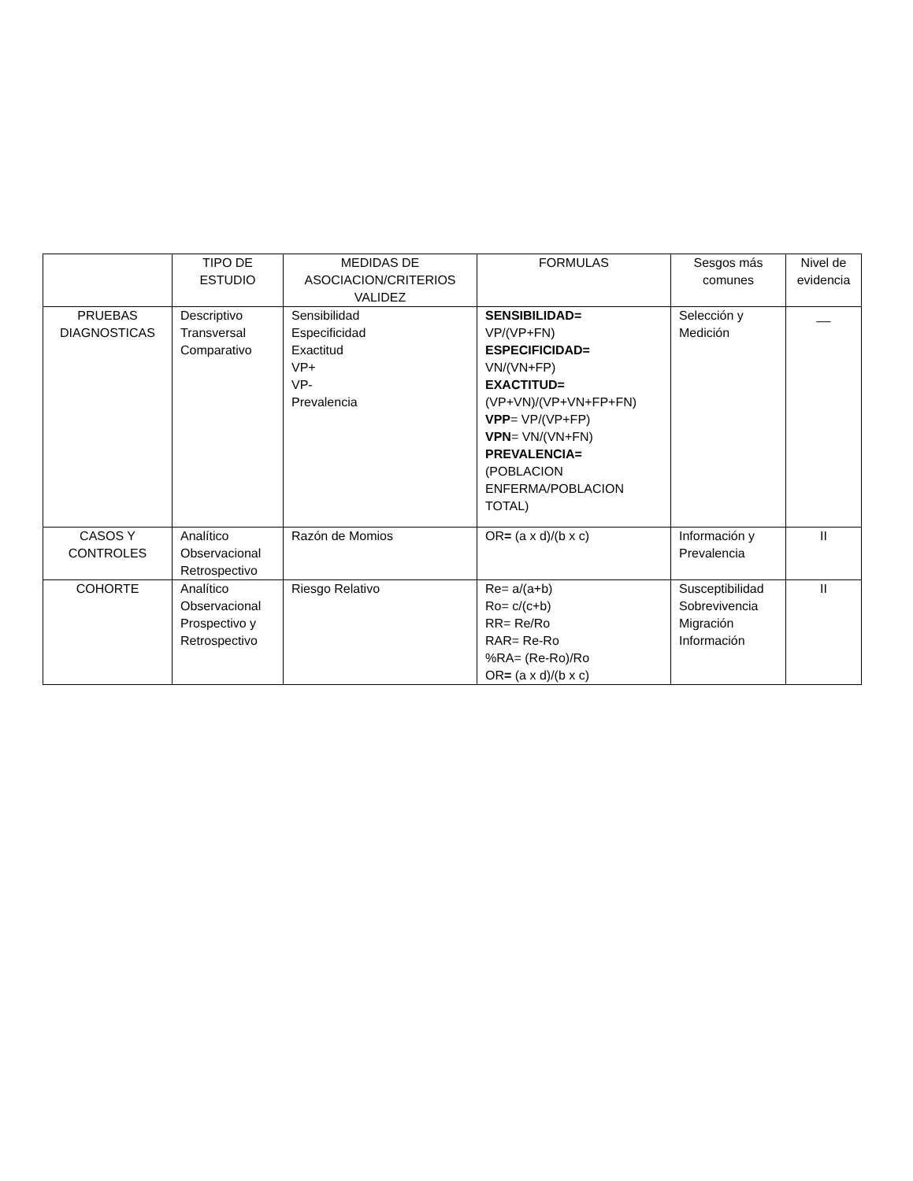| | TIPO DE ESTUDIO | MEDIDAS DE ASOCIACION/CRITERIOS VALIDEZ | FORMULAS | Sesgos más comunes | Nivel de evidencia |
| PRUEBAS DIAGNOSTICAS | Descriptivo Transversal Comparativo | Sensibilidad Especificidad Exactitud VP+ VP- Prevalencia | SENSIBILIDAD= VP/(VP+FN) ESPECIFICIDAD= VN/(VN+FP) EXACTITUD= (VP+VN)/(VP+VN+FP+FN) VPP = VP/(VP+FP) VPN = VN/(VN+FN) PREVALENCIA= (POBLACION ENFERMA/POBLACION TOTAL) | Selección y Medición | __ |
| CASOS Y CONTROLES | Analítico Observacional Retrospectivo | Razón de Momios | OR = (a x d)/(b x c) | Información y Prevalencia | II |
| COHORTE | Analítico Observacional Prospectivo y Retrospectivo | Riesgo Relativo | Re= a/(a+b) Ro= c/(c+b) RR= Re/Ro RAR= Re-Ro %RA= (Re-Ro)/Ro OR = (a x d)/(b x c) | Susceptibilidad Sobrevivencia Migración Información | II |